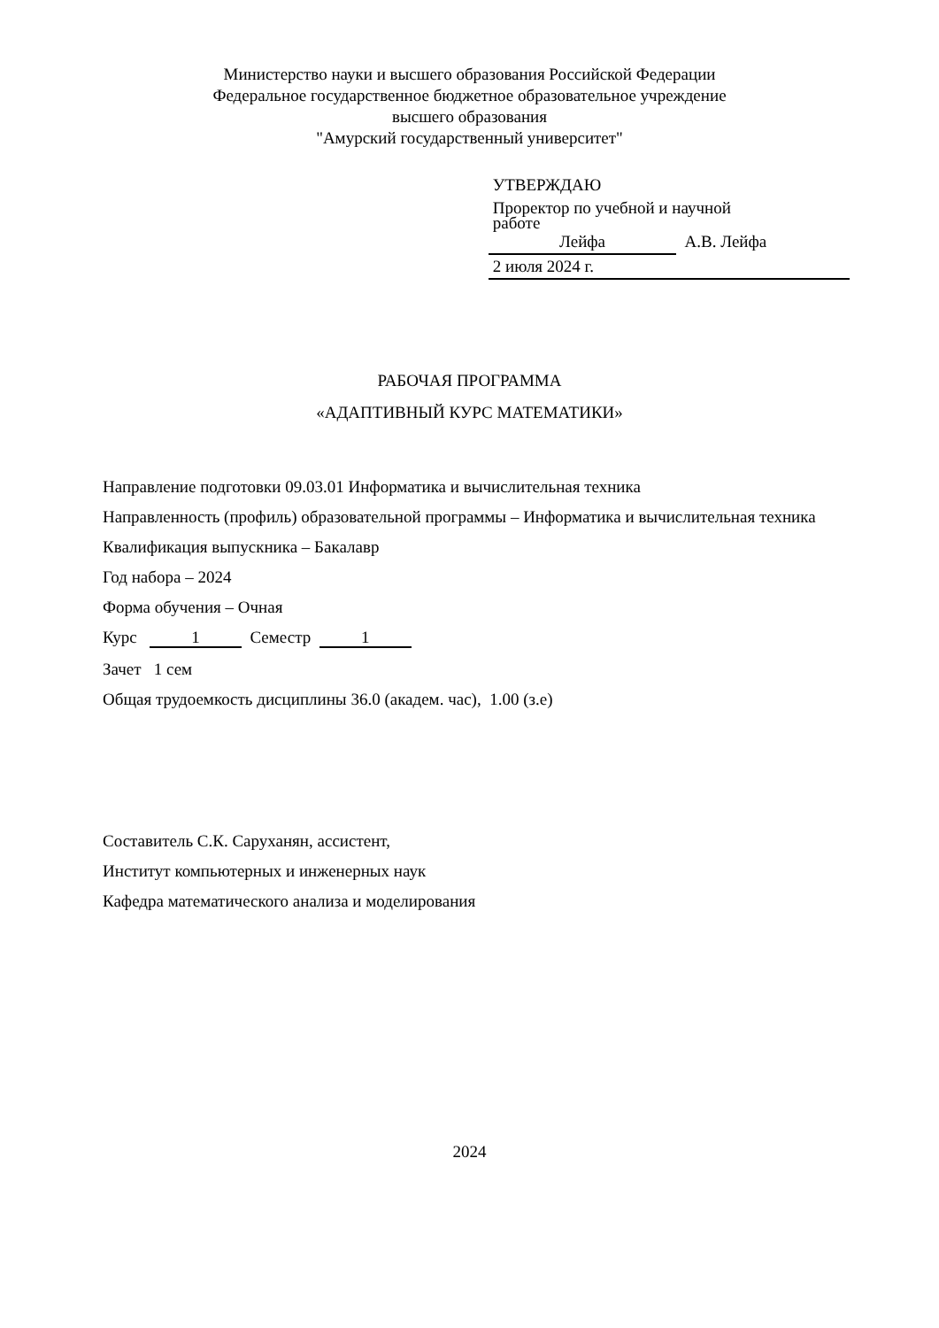Министерство науки и высшего образования Российской Федерации
Федеральное государственное бюджетное образовательное учреждение
высшего образования
"Амурский государственный университет"
УТВЕРЖДАЮ
Проректор по учебной и научной
работе
Лейфа А.В. Лейфа
2 июля 2024 г.
РАБОЧАЯ ПРОГРАММА
«АДАПТИВНЫЙ КУРС МАТЕМАТИКИ»
Направление подготовки 09.03.01 Информатика и вычислительная техника
Направленность (профиль) образовательной программы – Информатика и вычислительная техника
Квалификация выпускника – Бакалавр
Год набора – 2024
Форма обучения – Очная
Курс 1 Семестр 1
Зачет 1 сем
Общая трудоемкость дисциплины 36.0 (академ. час), 1.00 (з.е)
Составитель С.К. Саруханян, ассистент,
Институт компьютерных и инженерных наук
Кафедра математического анализа и моделирования
2024